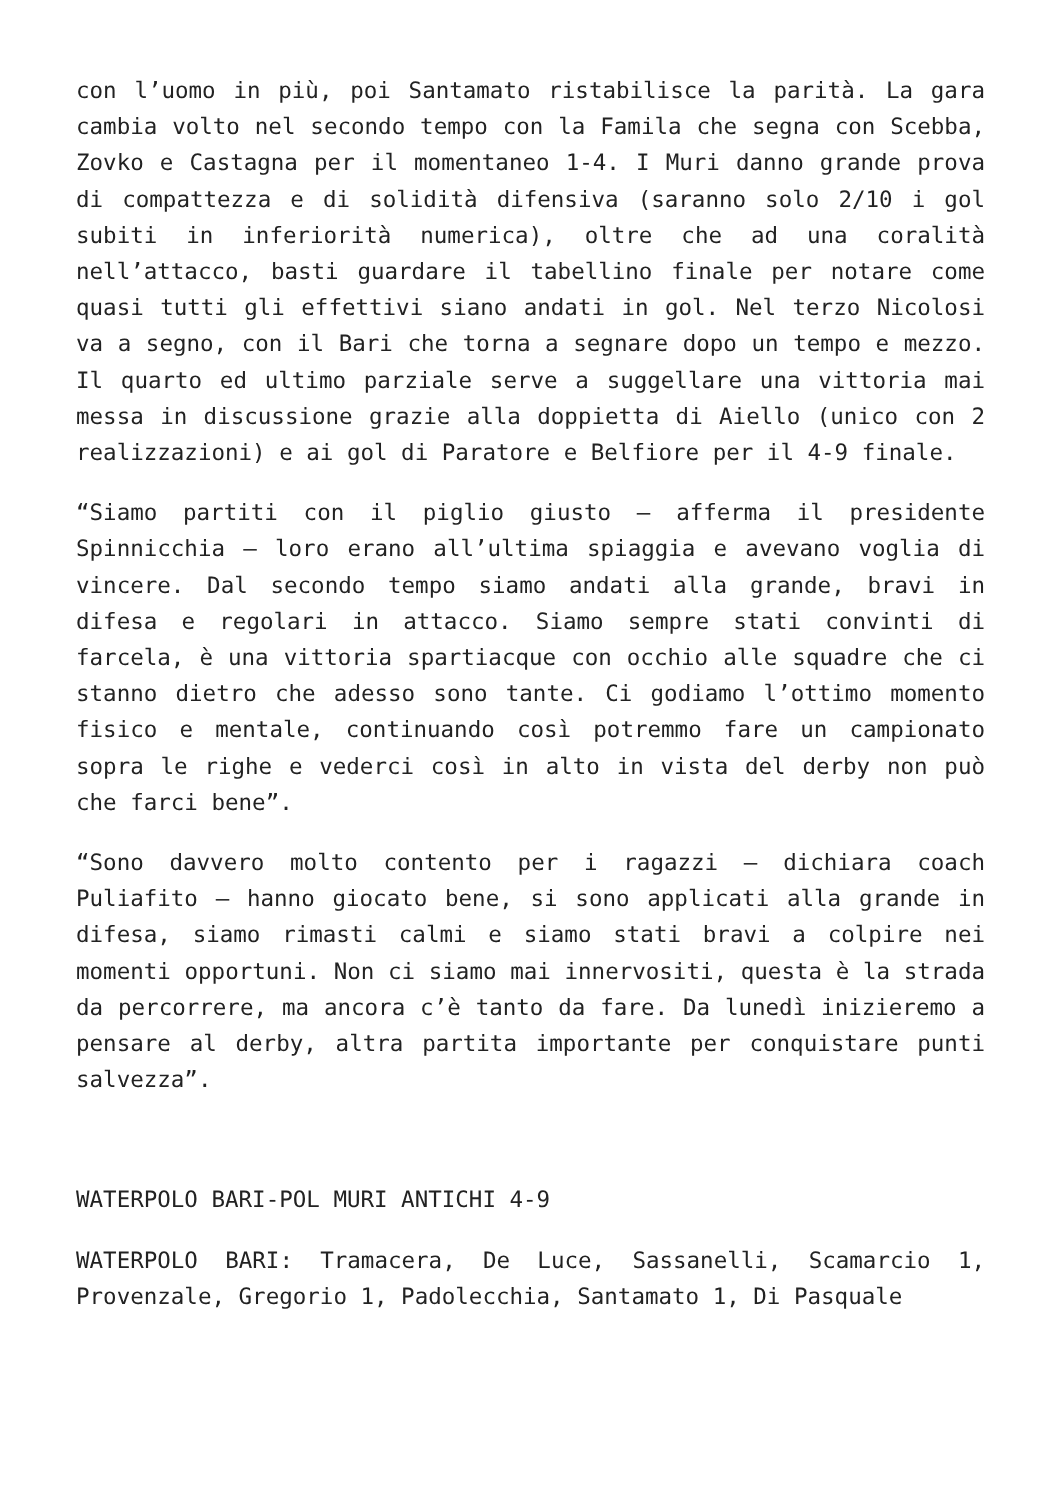con l’uomo in più, poi Santamato ristabilisce la parità. La gara cambia volto nel secondo tempo con la Famila che segna con Scebba, Zovko e Castagna per il momentaneo 1-4. I Muri danno grande prova di compattezza e di solidità difensiva (saranno solo 2/10 i gol subiti in inferiorità numerica), oltre che ad una coralità nell’attacco, basti guardare il tabellino finale per notare come quasi tutti gli effettivi siano andati in gol. Nel terzo Nicolosi va a segno, con il Bari che torna a segnare dopo un tempo e mezzo. Il quarto ed ultimo parziale serve a suggellare una vittoria mai messa in discussione grazie alla doppietta di Aiello (unico con 2 realizzazioni) e ai gol di Paratore e Belfiore per il 4-9 finale.
“Siamo partiti con il piglio giusto – afferma il presidente Spinnicchia – loro erano all’ultima spiaggia e avevano voglia di vincere. Dal secondo tempo siamo andati alla grande, bravi in difesa e regolari in attacco. Siamo sempre stati convinti di farcela, è una vittoria spartiacque con occhio alle squadre che ci stanno dietro che adesso sono tante. Ci godiamo l’ottimo momento fisico e mentale, continuando così potremmo fare un campionato sopra le righe e vederci così in alto in vista del derby non può che farci bene”.
“Sono davvero molto contento per i ragazzi – dichiara coach Puliafito – hanno giocato bene, si sono applicati alla grande in difesa, siamo rimasti calmi e siamo stati bravi a colpire nei momenti opportuni. Non ci siamo mai innervositi, questa è la strada da percorrere, ma ancora c’è tanto da fare. Da lunedì inizieremo a pensare al derby, altra partita importante per conquistare punti salvezza”.
WATERPOLO BARI-POL MURI ANTICHI 4-9
WATERPOLO BARI: Tramacera, De Luce, Sassanelli, Scamarcio 1, Provenzale, Gregorio 1, Padolecchia, Santamato 1, Di Pasquale